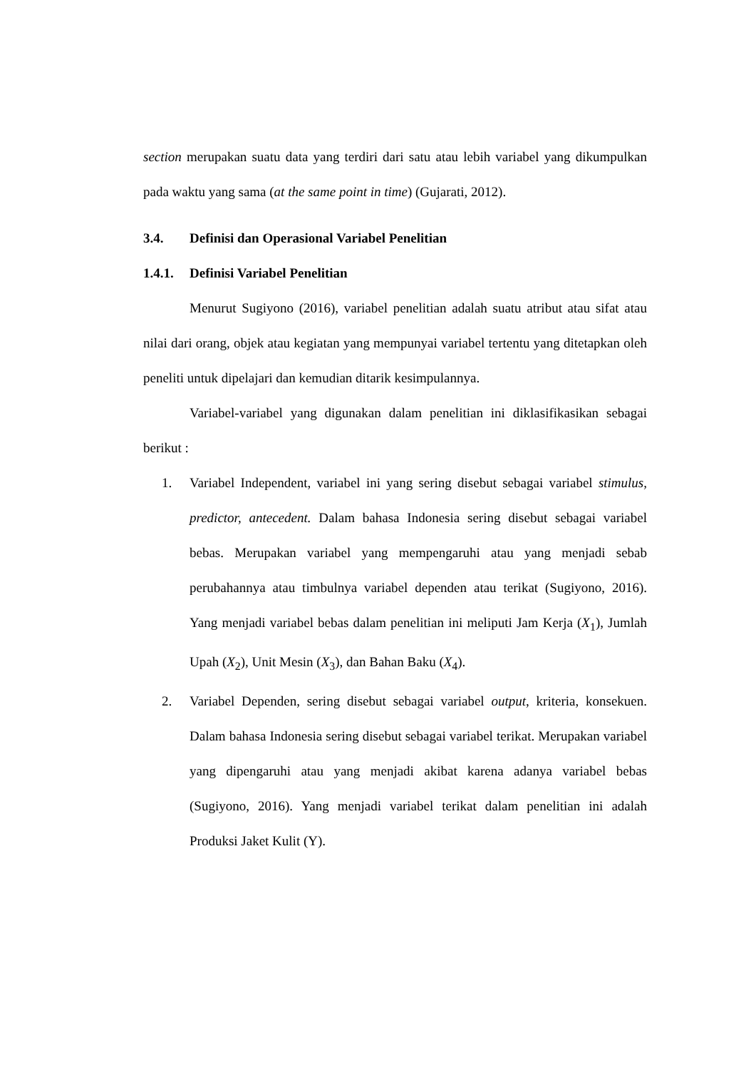section merupakan suatu data yang terdiri dari satu atau lebih variabel yang dikumpulkan pada waktu yang sama (at the same point in time) (Gujarati, 2012).
3.4. Definisi dan Operasional Variabel Penelitian
1.4.1. Definisi Variabel Penelitian
Menurut Sugiyono (2016), variabel penelitian adalah suatu atribut atau sifat atau nilai dari orang, objek atau kegiatan yang mempunyai variabel tertentu yang ditetapkan oleh peneliti untuk dipelajari dan kemudian ditarik kesimpulannya.
Variabel-variabel yang digunakan dalam penelitian ini diklasifikasikan sebagai berikut :
1. Variabel Independent, variabel ini yang sering disebut sebagai variabel stimulus, predictor, antecedent. Dalam bahasa Indonesia sering disebut sebagai variabel bebas. Merupakan variabel yang mempengaruhi atau yang menjadi sebab perubahannya atau timbulnya variabel dependen atau terikat (Sugiyono, 2016). Yang menjadi variabel bebas dalam penelitian ini meliputi Jam Kerja (X<sub>1</sub>), Jumlah Upah (X<sub>2</sub>), Unit Mesin (X<sub>3</sub>), dan Bahan Baku (X<sub>4</sub>).
2. Variabel Dependen, sering disebut sebagai variabel output, kriteria, konsekuen. Dalam bahasa Indonesia sering disebut sebagai variabel terikat. Merupakan variabel yang dipengaruhi atau yang menjadi akibat karena adanya variabel bebas (Sugiyono, 2016). Yang menjadi variabel terikat dalam penelitian ini adalah Produksi Jaket Kulit (Y).